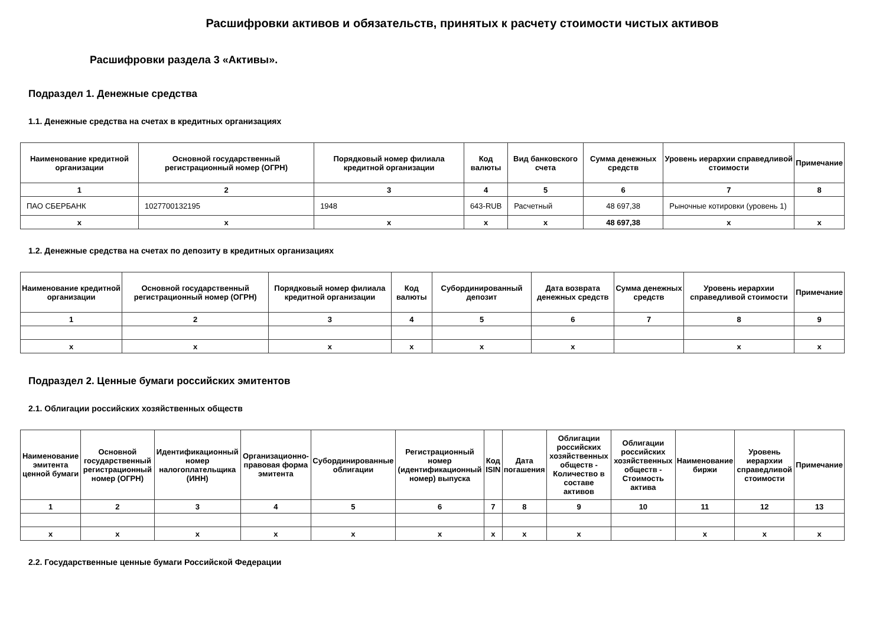Расшифровки активов и обязательств, принятых к расчету стоимости чистых активов
Расшифровки раздела 3 «Активы».
Подраздел 1. Денежные средства
1.1. Денежные средства на счетах в кредитных организациях
| Наименование кредитной организации | Основной государственный регистрационный номер (ОГРН) | Порядковый номер филиала кредитной организации | Код валюты | Вид банковского счета | Сумма денежных средств | Уровень иерархии справедливой стоимости | Примечание |
| --- | --- | --- | --- | --- | --- | --- | --- |
| 1 | 2 | 3 | 4 | 5 | 6 | 7 | 8 |
| ПАО СБЕРБАНК | 1027700132195 | 1948 | 643-RUB | Расчетный | 48 697,38 | Рыночные котировки (уровень 1) | |
| x | x | x | x | x | 48 697,38 | x | x |
1.2. Денежные средства на счетах по депозиту в кредитных организациях
| Наименование кредитной организации | Основной государственный регистрационный номер (ОГРН) | Порядковый номер филиала кредитной организации | Код валюты | Субординированный депозит | Дата возврата денежных средств | Сумма денежных средств | Уровень иерархии справедливой стоимости | Примечание |
| --- | --- | --- | --- | --- | --- | --- | --- | --- |
| 1 | 2 | 3 | 4 | 5 | 6 | 7 | 8 | 9 |
| x | x | x | x | x | x | | x | x |
Подраздел 2. Ценные бумаги российских эмитентов
2.1. Облигации российских хозяйственных обществ
| Наименование эмитента ценной бумаги | Основной государственный регистрационный номер (ОГРН) | Идентификационный номер налогоплательщика (ИНН) | Организационно-правовая форма эмитента | Субординированные облигации | Регистрационный номер (идентификационный номер) выпуска | Код ISIN | Дата погашения | Облигации российских хозяйственных обществ - Количество в составе активов | Облигации российских хозяйственных обществ - Стоимость актива | Наименование биржи | Уровень иерархии справедливой стоимости | Примечание |
| --- | --- | --- | --- | --- | --- | --- | --- | --- | --- | --- | --- | --- |
| 1 | 2 | 3 | 4 | 5 | 6 | 7 | 8 | 9 | 10 | 11 | 12 | 13 |
| x | x | x | x | x | x | x | x | x | | x | x | x |
2.2. Государственные ценные бумаги Российской Федерации